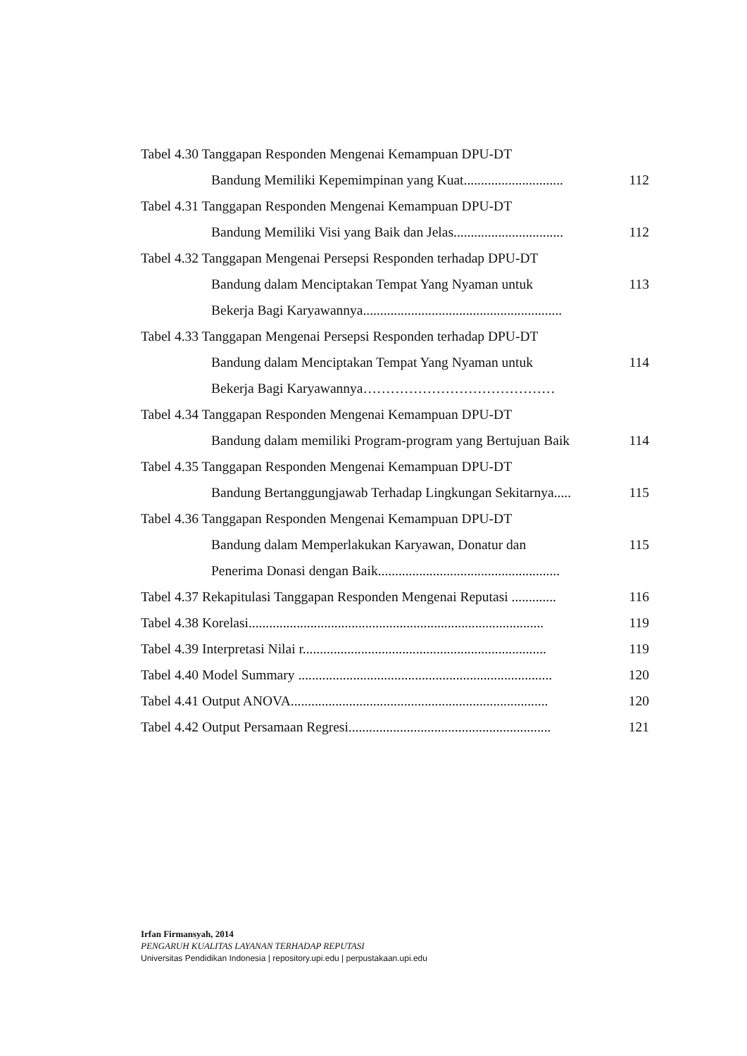| Tabel 4.30 Tanggapan Responden Mengenai Kemampuan DPU-DT Bandung Memiliki Kepemimpinan yang Kuat............................. | 112 |
| Tabel 4.31 Tanggapan Responden Mengenai Kemampuan DPU-DT Bandung Memiliki Visi yang Baik dan Jelas................................ | 112 |
| Tabel 4.32 Tanggapan Mengenai Persepsi Responden terhadap DPU-DT Bandung dalam Menciptakan Tempat Yang Nyaman untuk Bekerja Bagi Karyawannya.......................................................... | 113 |
| Tabel 4.33 Tanggapan Mengenai Persepsi Responden terhadap DPU-DT Bandung dalam Menciptakan Tempat Yang Nyaman untuk Bekerja Bagi Karyawannya…………………………………… | 114 |
| Tabel 4.34 Tanggapan Responden Mengenai Kemampuan DPU-DT Bandung dalam memiliki Program-program yang Bertujuan Baik | 114 |
| Tabel 4.35 Tanggapan Responden Mengenai Kemampuan DPU-DT Bandung Bertanggungjawab Terhadap Lingkungan Sekitarnya..... | 115 |
| Tabel 4.36 Tanggapan Responden Mengenai Kemampuan DPU-DT Bandung dalam Memperlakukan Karyawan, Donatur dan Penerima Donasi dengan Baik..................................................... | 115 |
| Tabel 4.37 Rekapitulasi Tanggapan Responden Mengenai Reputasi ............. | 116 |
| Tabel 4.38 Korelasi...................................................................................... | 119 |
| Tabel 4.39 Interpretasi Nilai r....................................................................... | 119 |
| Tabel 4.40 Model Summary .......................................................................... | 120 |
| Tabel 4.41 Output ANOVA........................................................................... | 120 |
| Tabel 4.42 Output Persamaan Regresi........................................................... | 121 |
Irfan Firmansyah, 2014
PENGARUH KUALITAS LAYANAN TERHADAP REPUTASI
Universitas Pendidikan Indonesia | repository.upi.edu | perpustakaan.upi.edu